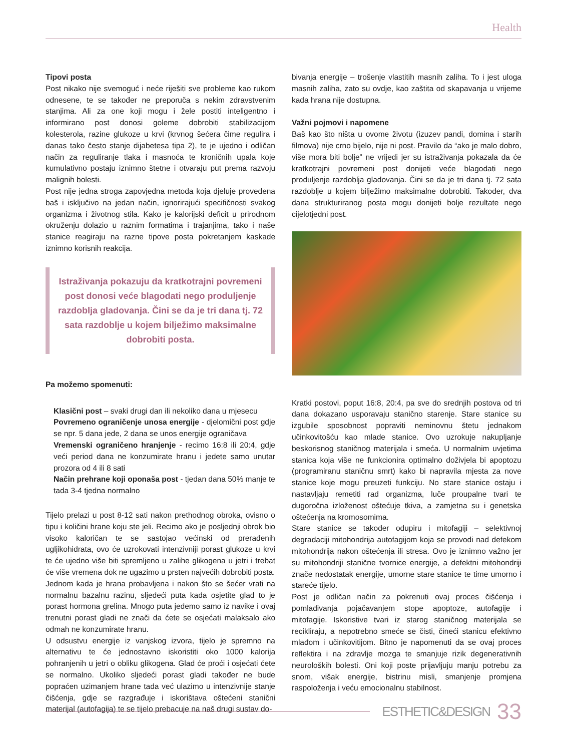Health
Tipovi posta
Post nikako nije svemoguć i neće riješiti sve probleme kao rukom odnesene, te se također ne preporuča s nekim zdravstvenim stanjima. Ali za one koji mogu i žele postiti inteligentno i informirano post donosi goleme dobrobiti stabilizacijom kolesterola, razine glukoze u krvi (krvnog šećera čime regulira i danas tako često stanje dijabetesa tipa 2), te je ujedno i odličan način za reguliranje tlaka i masnoća te kroničnih upala koje kumulativno postaju iznimno štetne i otvaraju put prema razvoju malignih bolesti.
Post nije jedna stroga zapovjedna metoda koja djeluje provedena baš i isključivo na jedan način, ignorirajući specifičnosti svakog organizma i životnog stila. Kako je kalorijski deficit u prirodnom okruženju dolazio u raznim formatima i trajanjima, tako i naše stanice reagiraju na razne tipove posta pokretanjem kaskade iznimno korisnih reakcija.
Istraživanja pokazuju da kratkotrajni povremeni post donosi veće blagodati nego produljenje razdoblja gladovanja. Čini se da je tri dana tj. 72 sata razdoblje u kojem bilježimo maksimalne dobrobiti posta.
Pa možemo spomenuti:
Klasični post – svaki drugi dan ili nekoliko dana u mjesecu
Povremeno ograničenje unosa energije - djelomični post gdje se npr. 5 dana jede, 2 dana se unos energije ograničava
Vremenski ograničeno hranjenje - recimo 16:8 ili 20:4, gdje veći period dana ne konzumirate hranu i jedete samo unutar prozora od 4 ili 8 sati
Način prehrane koji oponaša post - tjedan dana 50% manje te tada 3-4 tjedna normalno
Tijelo prelazi u post 8-12 sati nakon prethodnog obroka, ovisno o tipu i količini hrane koju ste jeli. Recimo ako je posljednji obrok bio visoko kaloričan te se sastojao većinski od prerađenih ugljikohidrata, ovo će uzrokovati intenzivniji porast glukoze u krvi te će ujedno više biti spremljeno u zalihe glikogena u jetri i trebat će više vremena dok ne ugazimo u prsten najvećih dobrobiti posta.
Jednom kada je hrana probavljena i nakon što se šećer vrati na normalnu bazalnu razinu, sljedeći puta kada osjetite glad to je porast hormona grelina. Mnogo puta jedemo samo iz navike i ovaj trenutni porast gladi ne znači da ćete se osjećati malaksalo ako odmah ne konzumirate hranu.
U odsustvu energije iz vanjskog izvora, tijelo je spremno na alternativu te će jednostavno iskoristiti oko 1000 kalorija pohranjenih u jetri o obliku glikogena. Glad će proći i osjećati ćete se normalno. Ukoliko sljedeći porast gladi također ne bude popraćen uzimanjem hrane tada već ulazimo u intenzivnije stanje čišćenja, gdje se razgrađuje i iskorištava oštećeni stanični materijal (autofagija) te se tijelo prebacuje na naš drugi sustav do-
bivanja energije – trošenje vlastitih masnih zaliha. To i jest uloga masnih zaliha, zato su ovdje, kao zaštita od skapavanja u vrijeme kada hrana nije dostupna.
Važni pojmovi i napomene
Baš kao što ništa u ovome životu (izuzev pandi, domina i starih filmova) nije crno bijelo, nije ni post. Pravilo da “ako je malo dobro, više mora biti bolje” ne vrijedi jer su istraživanja pokazala da će kratkotrajni povremeni post donijeti veće blagodati nego produljenje razdoblja gladovanja. Čini se da je tri dana tj. 72 sata razdoblje u kojem bilježimo maksimalne dobrobiti. Također, dva dana strukturiranog posta mogu donijeti bolje rezultate nego cijelotjedni post.
Kratki postovi, poput 16:8, 20:4, pa sve do srednjih postova od tri dana dokazano usporavaju stanično starenje. Stare stanice su izgubile sposobnost popraviti neminovnu štetu jednakom učinkovitošću kao mlade stanice. Ovo uzrokuje nakupljanje beskorisnog staničnog materijala i smeća. U normalnim uvjetima stanica koja više ne funkcionira optimalno doživjela bi apoptozu (programiranu staničnu smrt) kako bi napravila mjesta za nove stanice koje mogu preuzeti funkciju. No stare stanice ostaju i nastavljaju remetiti rad organizma, luče proupalne tvari te dugoročna izloženost oštećuje tkiva, a zamjetna su i genetska oštećenja na kromosomima.
Stare stanice se također odupiru i mitofagiji – selektivnoj degradaciji mitohondrija autofagijom koja se provodi nad defekom mitohondrija nakon oštećenja ili stresa. Ovo je iznimno važno jer su mitohondriji stanične tvornice energije, a defektni mitohondriji znače nedostatak energije, umorne stare stanice te time umorno i stareće tijelo.
Post je odličan način za pokrenuti ovaj proces čišćenja i pomlađivanja pojačavanjem stope apoptoze, autofagije i mitofagije. Iskoristive tvari iz starog staničnog materijala se recikliraju, a nepotrebno smeće se čisti, čineći stanicu efektivno mlađom i učinkovitijom. Bitno je napomenuti da se ovaj proces reflektira i na zdravlje mozga te smanjuje rizik degenerativnih neuroloških bolesti. Oni koji poste prijavljuju manju potrebu za snom, višak energije, bistrinu misli, smanjenje promjena raspoloženja i veću emocionalnu stabilnost.
ESTHETIC&DESIGN 33